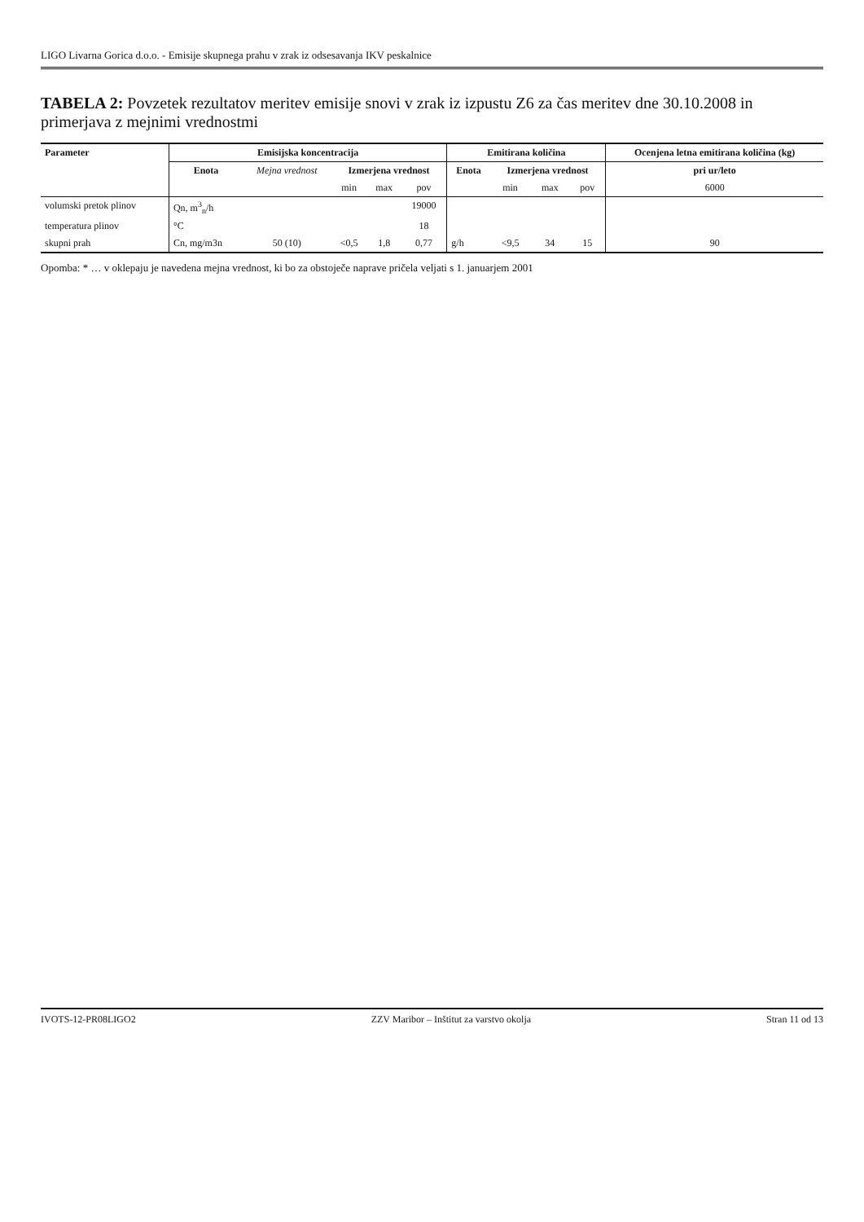LIGO Livarna Gorica d.o.o. - Emisije skupnega prahu v zrak iz odsesavanja IKV peskalnice
TABELA 2: Povzetek rezultatov meritev emisije snovi v zrak iz izpustu Z6 za čas meritev dne 30.10.2008 in primerjava z mejnimi vrednostmi
| Parameter | Emisijska koncentracija | | | | | Emitirana količina | | | | Ocenjena letna emitirana količina (kg) |
| --- | --- | --- | --- | --- | --- | --- | --- | --- | --- | --- |
| | Enota | Mejna vrednost | Izmerjena vrednost | | | Enota | Izmerjena vrednost | | | pri ur/leto |
| | | | min | max | pov | | min | max | pov | 6000 |
| volumski pretok plinov | Qn, m<sup>3</sup><sub>n</sub>/h | | | | 19000 | | | | | |
| temperatura plinov | °C | | | | 18 | | | | | |
| skupni prah | Cn, mg/m3n | 50 (10) | <0,5 | 1,8 | 0,77 | g/h | <9,5 | 34 | 15 | 90 |
Opomba: * … v oklepaju je navedena mejna vrednost, ki bo za obstoječe naprave pričela veljati s 1. januarjem 2001
IVOTS-12-PR08LIGO2 ZZV Maribor – Inštitut za varstvo okolja Stran 11 od 13